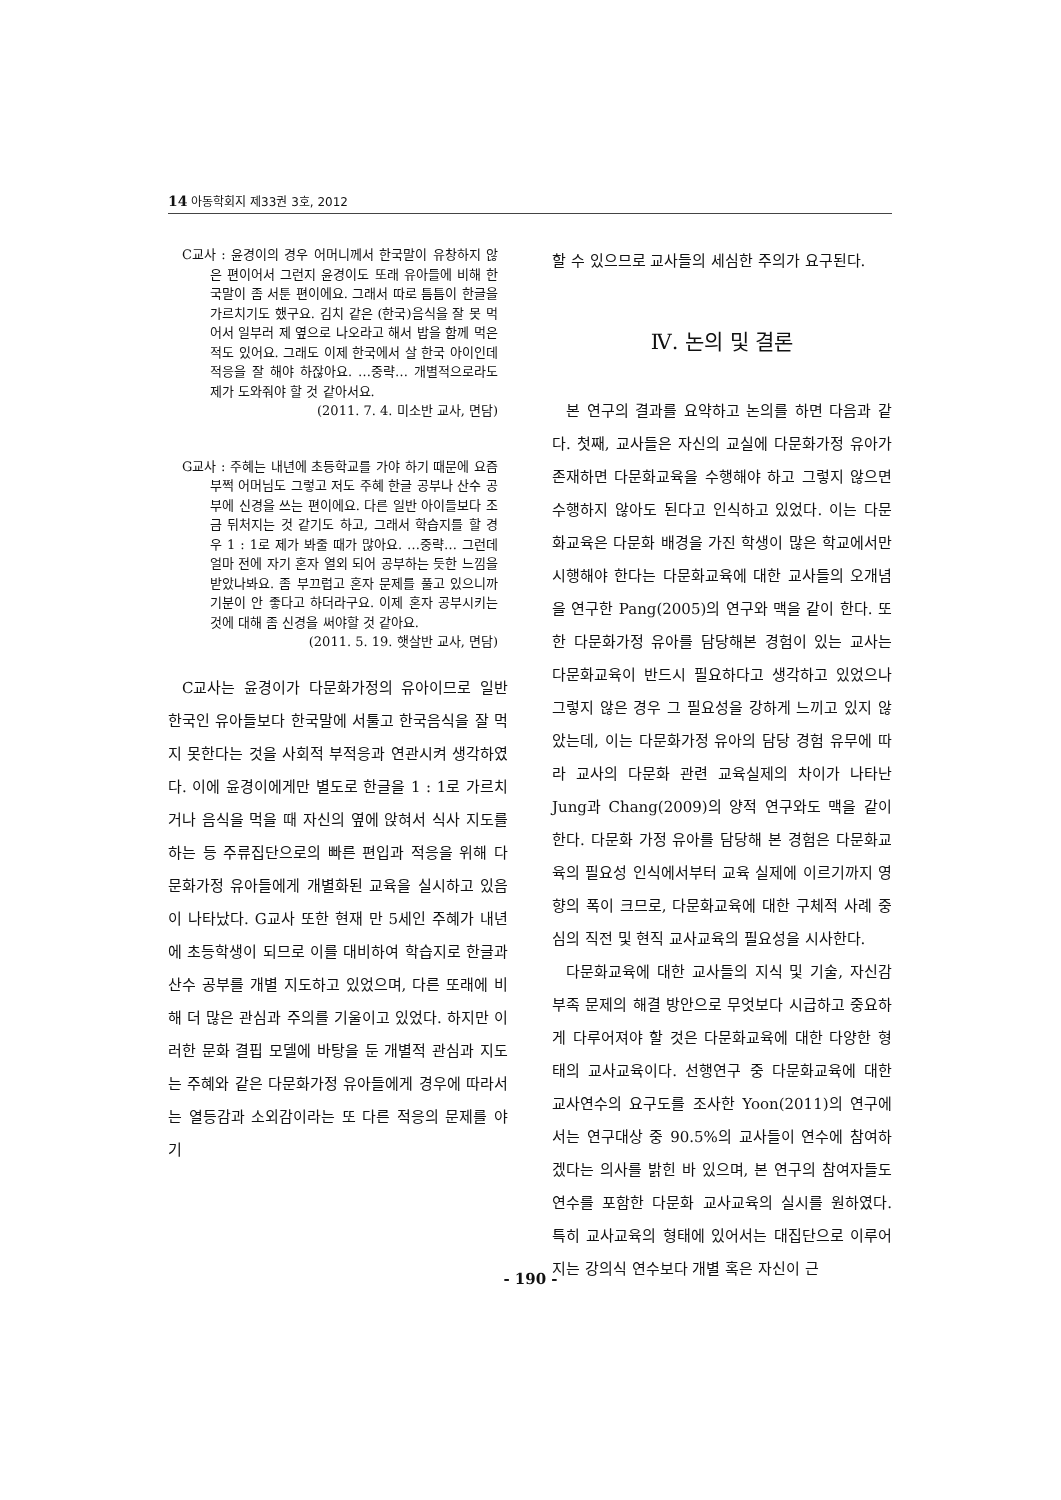14 아동학회지 제33권 3호, 2012
C교사 : 윤경이의 경우 어머니께서 한국말이 유창하지 않은 편이어서 그런지 윤경이도 또래 유아들에 비해 한국말이 좀 서툰 편이에요. 그래서 따로 틈틈이 한글을 가르치기도 했구요. 김치 같은 (한국)음식을 잘 못 먹어서 일부러 제 옆으로 나오라고 해서 밥을 함께 먹은 적도 있어요. 그래도 이제 한국에서 살 한국 아이인데 적응을 잘 해야 하잖아요. …중략… 개별적으로라도 제가 도와줘야 할 것 같아서요.
(2011. 7. 4. 미소반 교사, 면담)
G교사 : 주혜는 내년에 초등학교를 가야 하기 때문에 요즘 부쩍 어머님도 그렇고 저도 주혜 한글 공부나 산수 공부에 신경을 쓰는 편이에요. 다른 일반 아이들보다 조금 뒤처지는 것 같기도 하고, 그래서 학습지를 할 경우 1 : 1로 제가 봐줄 때가 많아요. …중략… 그런데 얼마 전에 자기 혼자 열외 되어 공부하는 듯한 느낌을 받았나봐요. 좀 부끄럽고 혼자 문제를 풀고 있으니까 기분이 안 좋다고 하더라구요. 이제 혼자 공부시키는 것에 대해 좀 신경을 써야할 것 같아요.
(2011. 5. 19. 햇살반 교사, 면담)
C교사는 윤경이가 다문화가정의 유아이므로 일반 한국인 유아들보다 한국말에 서툴고 한국음식을 잘 먹지 못한다는 것을 사회적 부적응과 연관시켜 생각하였다. 이에 윤경이에게만 별도로 한글을 1 : 1로 가르치거나 음식을 먹을 때 자신의 옆에 앉혀서 식사 지도를 하는 등 주류집단으로의 빠른 편입과 적응을 위해 다문화가정 유아들에게 개별화된 교육을 실시하고 있음이 나타났다. G교사 또한 현재 만 5세인 주혜가 내년에 초등학생이 되므로 이를 대비하여 학습지로 한글과 산수 공부를 개별 지도하고 있었으며, 다른 또래에 비해 더 많은 관심과 주의를 기울이고 있었다. 하지만 이러한 문화 결핍 모델에 바탕을 둔 개별적 관심과 지도는 주혜와 같은 다문화가정 유아들에게 경우에 따라서는 열등감과 소외감이라는 또 다른 적응의 문제를 야기
할 수 있으므로 교사들의 세심한 주의가 요구된다.
Ⅳ. 논의 및 결론
본 연구의 결과를 요약하고 논의를 하면 다음과 같다. 첫째, 교사들은 자신의 교실에 다문화가정 유아가 존재하면 다문화교육을 수행해야 하고 그렇지 않으면 수행하지 않아도 된다고 인식하고 있었다. 이는 다문화교육은 다문화 배경을 가진 학생이 많은 학교에서만 시행해야 한다는 다문화교육에 대한 교사들의 오개념을 연구한 Pang(2005)의 연구와 맥을 같이 한다. 또한 다문화가정 유아를 담당해본 경험이 있는 교사는 다문화교육이 반드시 필요하다고 생각하고 있었으나 그렇지 않은 경우 그 필요성을 강하게 느끼고 있지 않았는데, 이는 다문화가정 유아의 담당 경험 유무에 따라 교사의 다문화 관련 교육실제의 차이가 나타난 Jung과 Chang(2009)의 양적 연구와도 맥을 같이 한다. 다문화 가정 유아를 담당해 본 경험은 다문화교육의 필요성 인식에서부터 교육 실제에 이르기까지 영향의 폭이 크므로, 다문화교육에 대한 구체적 사례 중심의 직전 및 현직 교사교육의 필요성을 시사한다.
다문화교육에 대한 교사들의 지식 및 기술, 자신감 부족 문제의 해결 방안으로 무엇보다 시급하고 중요하게 다루어져야 할 것은 다문화교육에 대한 다양한 형태의 교사교육이다. 선행연구 중 다문화교육에 대한 교사연수의 요구도를 조사한 Yoon(2011)의 연구에서는 연구대상 중 90.5%의 교사들이 연수에 참여하겠다는 의사를 밝힌 바 있으며, 본 연구의 참여자들도 연수를 포함한 다문화 교사교육의 실시를 원하였다. 특히 교사교육의 형태에 있어서는 대집단으로 이루어지는 강의식 연수보다 개별 혹은 자신이 근
- 190 -